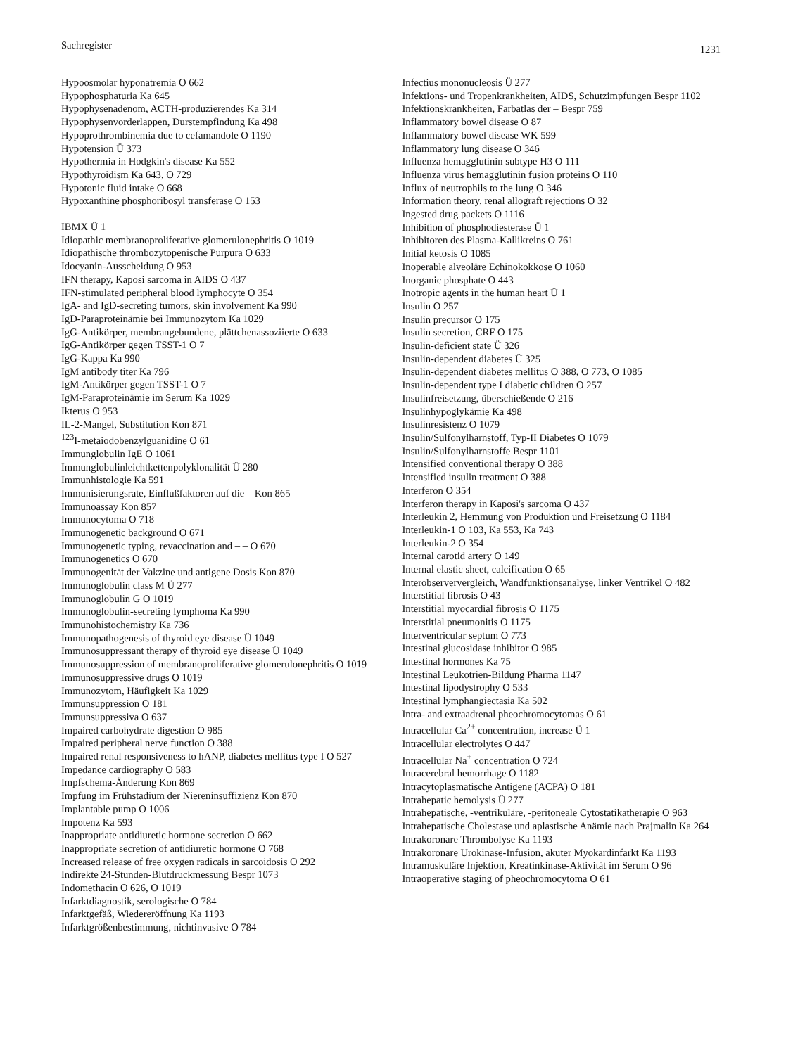Sachregister 1231
Hypoosmolar hyponatremia O 662
Hypophosphaturia Ka 645
Hypophysenadenom, ACTH-produzierendes Ka 314
Hypophysenvorderlappen, Durstempfindung Ka 498
Hypoprothrombinemia due to cefamandole O 1190
Hypotension Ü 373
Hypothermia in Hodgkin's disease Ka 552
Hypothyroidism Ka 643, O 729
Hypotonic fluid intake O 668
Hypoxanthine phosphoribosyl transferase O 153
IBMX Ü 1
Idiopathic membranoproliferative glomerulonephritis O 1019
Idiopathische thrombozytopenische Purpura O 633
Idocyanin-Ausscheidung O 953
IFN therapy, Kaposi sarcoma in AIDS O 437
IFN-stimulated peripheral blood lymphocyte O 354
IgA- and IgD-secreting tumors, skin involvement Ka 990
IgD-Paraproteinämie bei Immunozytom Ka 1029
IgG-Antikörper, membrangebundene, plättchenassoziierte O 633
IgG-Antikörper gegen TSST-1 O 7
IgG-Kappa Ka 990
IgM antibody titer Ka 796
IgM-Antikörper gegen TSST-1 O 7
IgM-Paraproteinämie im Serum Ka 1029
Ikterus O 953
IL-2-Mangel, Substitution Kon 871
<sup>123</sup>I-metaiodobenzylguanidine O 61
Immunglobulin IgE O 1061
Immunglobulinleichtkettenpolyklonalität Ü 280
Immunhistologie Ka 591
Immunisierungsrate, Einflußfaktoren auf die – Kon 865
Immunoassay Kon 857
Immunocytoma O 718
Immunogenetic background O 671
Immunogenetic typing, revaccination and – – O 670
Immunogenetics O 670
Immunogenität der Vakzine und antigene Dosis Kon 870
Immunoglobulin class M Ü 277
Immunoglobulin G O 1019
Immunoglobulin-secreting lymphoma Ka 990
Immunohistochemistry Ka 736
Immunopathogenesis of thyroid eye disease Ü 1049
Immunosuppressant therapy of thyroid eye disease Ü 1049
Immunosuppression of membranoproliferative glomerulonephritis O 1019
Immunosuppressive drugs O 1019
Immunozytom, Häufigkeit Ka 1029
Immunsuppression O 181
Immunsuppressiva O 637
Impaired carbohydrate digestion O 985
Impaired peripheral nerve function O 388
Impaired renal responsiveness to hANP, diabetes mellitus type I O 527
Impedance cardiography O 583
Impfschema-Änderung Kon 869
Impfung im Frühstadium der Niereninsuffizienz Kon 870
Implantable pump O 1006
Impotenz Ka 593
Inappropriate antidiuretic hormone secretion O 662
Inappropriate secretion of antidiuretic hormone O 768
Increased release of free oxygen radicals in sarcoidosis O 292
Indirekte 24-Stunden-Blutdruckmessung Bespr 1073
Indomethacin O 626, O 1019
Infarktdiagnostik, serologische O 784
Infarktgefäß, Wiedereröffnung Ka 1193
Infarktgrößenbestimmung, nichtinvasive O 784
Infectius mononucleosis Ü 277
Infektions- und Tropenkrankheiten, AIDS, Schutzimpfungen Bespr 1102
Infektionskrankheiten, Farbatlas der – Bespr 759
Inflammatory bowel disease O 87
Inflammatory bowel disease WK 599
Inflammatory lung disease O 346
Influenza hemagglutinin subtype H3 O 111
Influenza virus hemagglutinin fusion proteins O 110
Influx of neutrophils to the lung O 346
Information theory, renal allograft rejections O 32
Ingested drug packets O 1116
Inhibition of phosphodiesterase Ü 1
Inhibitoren des Plasma-Kallikreins O 761
Initial ketosis O 1085
Inoperable alveoläre Echinokokkose O 1060
Inorganic phosphate O 443
Inotropic agents in the human heart Ü 1
Insulin O 257
Insulin precursor O 175
Insulin secretion, CRF O 175
Insulin-deficient state Ü 326
Insulin-dependent diabetes Ü 325
Insulin-dependent diabetes mellitus O 388, O 773, O 1085
Insulin-dependent type I diabetic children O 257
Insulinfreisetzung, überschießende O 216
Insulinhypoglykämie Ka 498
Insulinresistenz O 1079
Insulin/Sulfonylharnstoff, Typ-II Diabetes O 1079
Insulin/Sulfonylharnstoffe Bespr 1101
Intensified conventional therapy O 388
Intensified insulin treatment O 388
Interferon O 354
Interferon therapy in Kaposi's sarcoma O 437
Interleukin 2, Hemmung von Produktion und Freisetzung O 1184
Interleukin-1 O 103, Ka 553, Ka 743
Interleukin-2 O 354
Internal carotid artery O 149
Internal elastic sheet, calcification O 65
Interobserververgleich, Wandfunktionsanalyse, linker Ventrikel O 482
Interstitial fibrosis O 43
Interstitial myocardial fibrosis O 1175
Interstitial pneumonitis O 1175
Interventricular septum O 773
Intestinal glucosidase inhibitor O 985
Intestinal hormones Ka 75
Intestinal Leukotrien-Bildung Pharma 1147
Intestinal lipodystrophy O 533
Intestinal lymphangiectasia Ka 502
Intra- and extraadrenal pheochromocytomas O 61
Intracellular Ca<sup>2+</sup> concentration, increase Ü 1
Intracellular electrolytes O 447
Intracellular Na<sup>+</sup> concentration O 724
Intracerebral hemorrhage O 1182
Intracytoplasmatische Antigene (ACPA) O 181
Intrahepatic hemolysis Ü 277
Intrahepatische, -ventrikuläre, -peritoneale Cytostatikatherapie O 963
Intrahepatische Cholestase und aplastische Anämie nach Prajmalin Ka 264
Intrakoronare Thrombolyse Ka 1193
Intrakoronare Urokinase-Infusion, akuter Myokardinfarkt Ka 1193
Intramuskuläre Injektion, Kreatinkinase-Aktivität im Serum O 96
Intraoperative staging of pheochromocytoma O 61